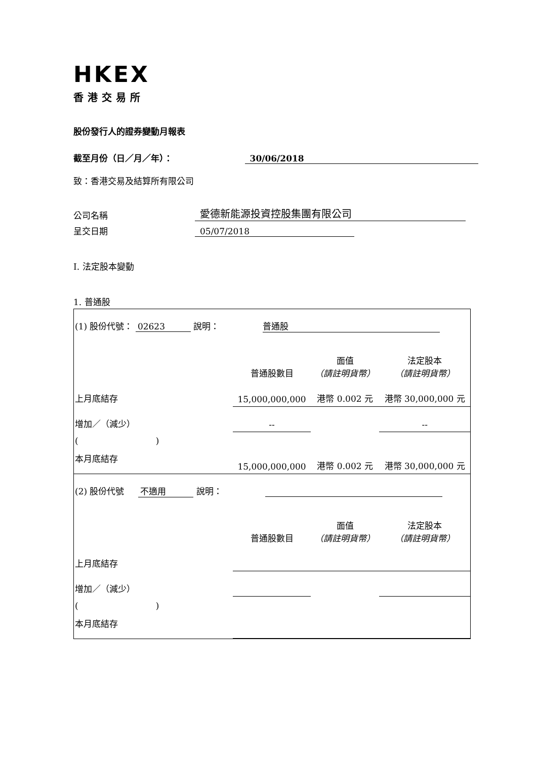HKEX
香港交易所
股份發行人的證券變動月報表
截至月份（日／月／年）： 30/06/2018
致：香港交易及結算所有限公司
公司名稱 愛德新能源投資控股集團有限公司
呈交日期 05/07/2018
I. 法定股本變動
1. 普通股
| (1) 股份代號： 02623 說明： 普通股 | | | |
| | 普通股數目 | 面值 （請註明貨幣） | 法定股本 （請註明貨幣） |
| 上月底結存 | 15,000,000,000 | 港幣 0.002 元 | 港幣 30,000,000 元 |
| 增加／（減少） | -- | | -- |
| ( ) | | | |
| 本月底結存 | 15,000,000,000 | 港幣 0.002 元 | 港幣 30,000,000 元 |
| (2) 股份代號 不適用 說明： | | | |
| | 普通股數目 | 面值 （請註明貨幣） | 法定股本 （請註明貨幣） |
| 上月底結存 | | | |
| 增加／（減少） | | | |
| ( ) | | | |
| 本月底結存 | | | |